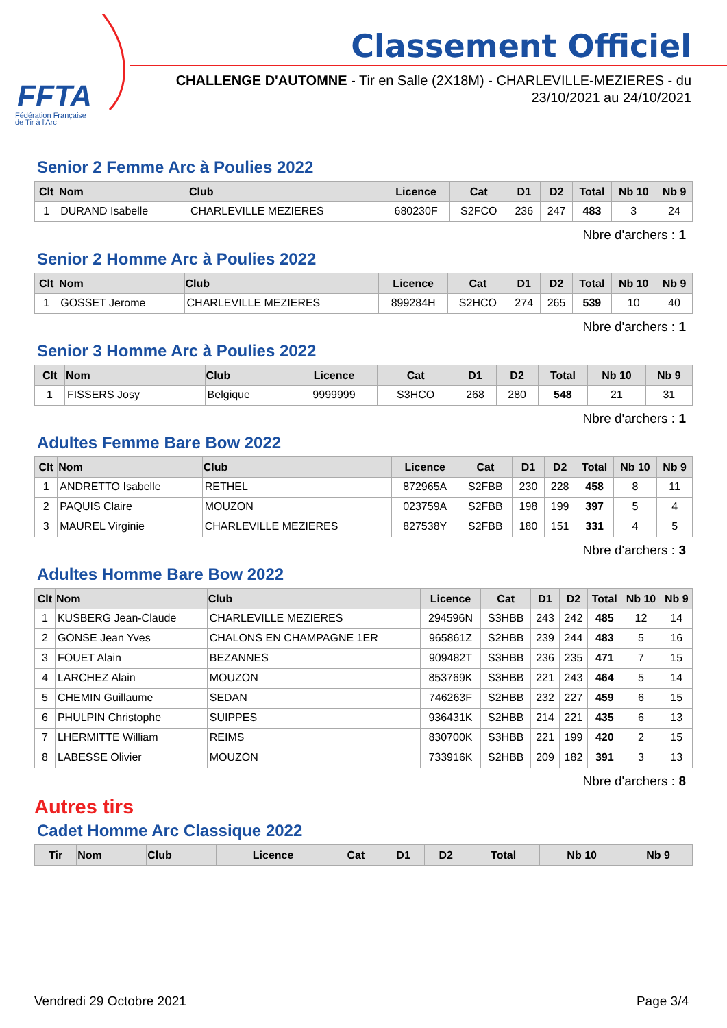FFTA
Fédération Française
de Tir à l'Arc
Classement Officiel
CHALLENGE D'AUTOMNE - Tir en Salle (2X18M) - CHARLEVILLE-MEZIERES - du 23/10/2021 au 24/10/2021
Senior 2 Femme Arc à Poulies 2022
| Clt | Nom | Club | Licence | Cat | D1 | D2 | Total | Nb 10 | Nb 9 |
| --- | --- | --- | --- | --- | --- | --- | --- | --- | --- |
| 1 | DURAND Isabelle | CHARLEVILLE MEZIERES | 680230F | S2FCO | 236 | 247 | 483 | 3 | 24 |
Nbre d'archers : 1
Senior 2 Homme Arc à Poulies 2022
| Clt | Nom | Club | Licence | Cat | D1 | D2 | Total | Nb 10 | Nb 9 |
| --- | --- | --- | --- | --- | --- | --- | --- | --- | --- |
| 1 | GOSSET Jerome | CHARLEVILLE MEZIERES | 899284H | S2HCO | 274 | 265 | 539 | 10 | 40 |
Nbre d'archers : 1
Senior 3 Homme Arc à Poulies 2022
| Clt | Nom | Club | Licence | Cat | D1 | D2 | Total | Nb 10 | Nb 9 |
| --- | --- | --- | --- | --- | --- | --- | --- | --- | --- |
| 1 | FISSERS Josy | Belgique | 9999999 | S3HCO | 268 | 280 | 548 | 21 | 31 |
Nbre d'archers : 1
Adultes Femme Bare Bow 2022
| Clt | Nom | Club | Licence | Cat | D1 | D2 | Total | Nb 10 | Nb 9 |
| --- | --- | --- | --- | --- | --- | --- | --- | --- | --- |
| 1 | ANDRETTO Isabelle | RETHEL | 872965A | S2FBB | 230 | 228 | 458 | 8 | 11 |
| 2 | PAQUIS Claire | MOUZON | 023759A | S2FBB | 198 | 199 | 397 | 5 | 4 |
| 3 | MAUREL Virginie | CHARLEVILLE MEZIERES | 827538Y | S2FBB | 180 | 151 | 331 | 4 | 5 |
Nbre d'archers : 3
Adultes Homme Bare Bow 2022
| Clt | Nom | Club | Licence | Cat | D1 | D2 | Total | Nb 10 | Nb 9 |
| --- | --- | --- | --- | --- | --- | --- | --- | --- | --- |
| 1 | KUSBERG Jean-Claude | CHARLEVILLE MEZIERES | 294596N | S3HBB | 243 | 242 | 485 | 12 | 14 |
| 2 | GONSE Jean Yves | CHALONS EN CHAMPAGNE 1ER | 965861Z | S2HBB | 239 | 244 | 483 | 5 | 16 |
| 3 | FOUET Alain | BEZANNES | 909482T | S3HBB | 236 | 235 | 471 | 7 | 15 |
| 4 | LARCHEZ Alain | MOUZON | 853769K | S3HBB | 221 | 243 | 464 | 5 | 14 |
| 5 | CHEMIN Guillaume | SEDAN | 746263F | S2HBB | 232 | 227 | 459 | 6 | 15 |
| 6 | PHULPIN Christophe | SUIPPES | 936431K | S2HBB | 214 | 221 | 435 | 6 | 13 |
| 7 | LHERMITTE William | REIMS | 830700K | S3HBB | 221 | 199 | 420 | 2 | 15 |
| 8 | LABESSE Olivier | MOUZON | 733916K | S2HBB | 209 | 182 | 391 | 3 | 13 |
Nbre d'archers : 8
Autres tirs
Cadet Homme Arc Classique 2022
| Tir | Nom | Club | Licence | Cat | D1 | D2 | Total | Nb 10 | Nb 9 |
| --- | --- | --- | --- | --- | --- | --- | --- | --- | --- |
Vendredi 29 Octobre 2021 Page 3/4